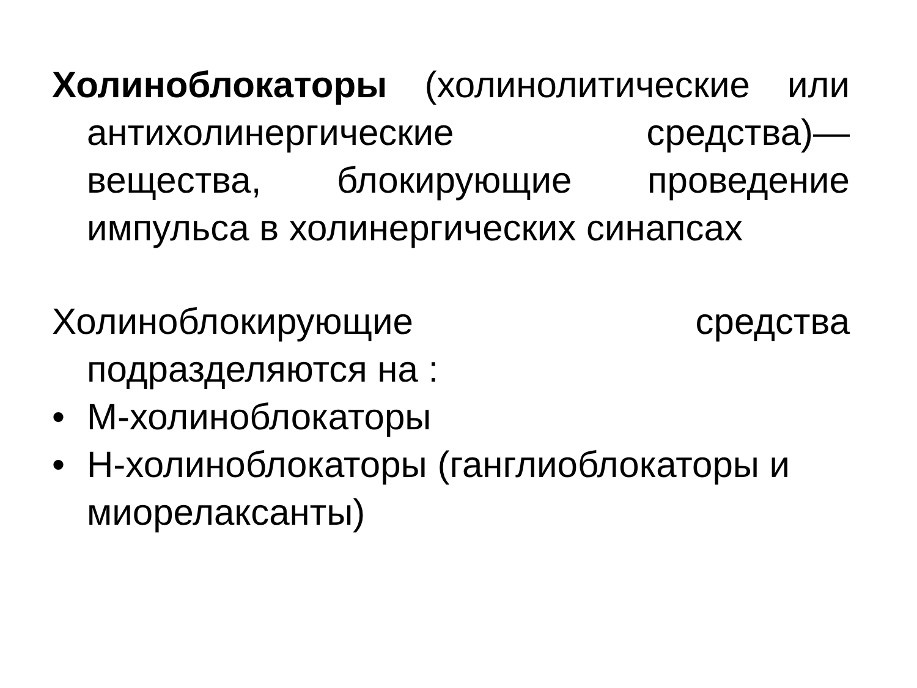Холиноблокаторы (холинолитические или антихолинергические средства)— вещества, блокирующие проведение импульса в холинергических синапсах
Холиноблокирующие средства подразделяются на :
• М-холиноблокаторы
• Н-холиноблокаторы (ганглиоблокаторы и миорелаксанты)